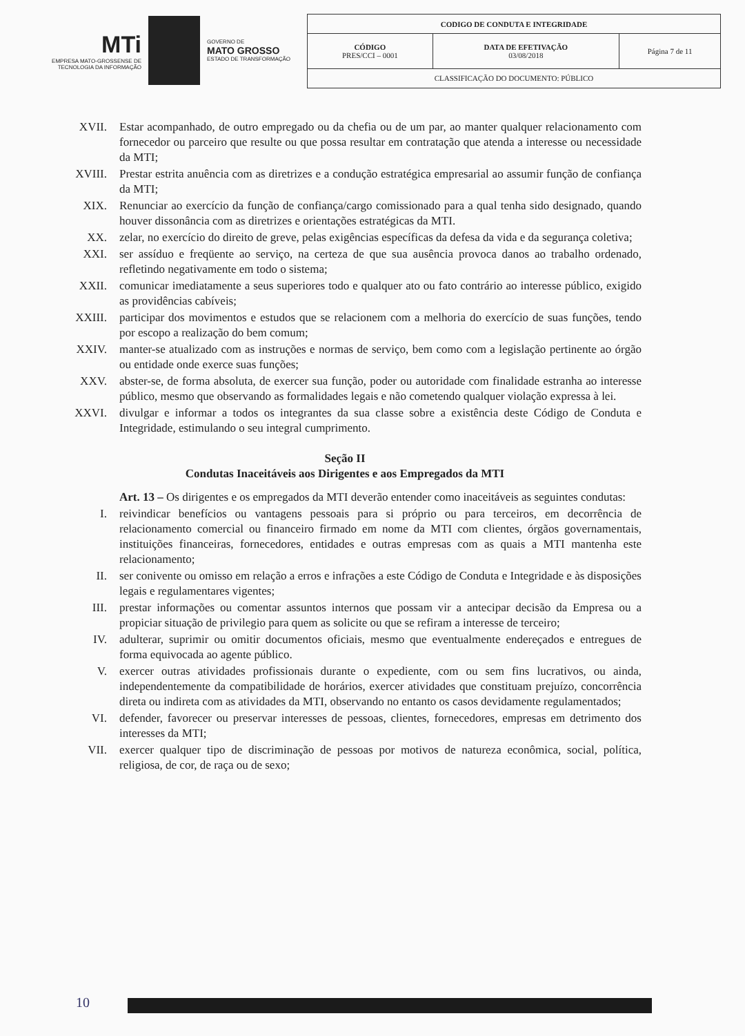MTi
EMPRESA MATO-GROSSENSE DE TECNOLOGIA DA INFORMAÇÃO
GOVERNO DE
MATO GROSSO
ESTADO DE TRANSFORMAÇÃO
| CODIGO DE CONDUTA E INTEGRIDADE | | |
| CÓDIGO PRES/CCI – 0001 | DATA DE EFETIVAÇÃO 03/08/2018 | Página 7 de 11 |
| CLASSIFICAÇÃO DO DOCUMENTO: PÚBLICO | | |
XVII. Estar acompanhado, de outro empregado ou da chefia ou de um par, ao manter qualquer relacionamento com fornecedor ou parceiro que resulte ou que possa resultar em contratação que atenda a interesse ou necessidade da MTI;
XVIII. Prestar estrita anuência com as diretrizes e a condução estratégica empresarial ao assumir função de confiança da MTI;
XIX. Renunciar ao exercício da função de confiança/cargo comissionado para a qual tenha sido designado, quando houver dissonância com as diretrizes e orientações estratégicas da MTI.
XX. zelar, no exercício do direito de greve, pelas exigências específicas da defesa da vida e da segurança coletiva;
XXI. ser assíduo e freqüente ao serviço, na certeza de que sua ausência provoca danos ao trabalho ordenado, refletindo negativamente em todo o sistema;
XXII. comunicar imediatamente a seus superiores todo e qualquer ato ou fato contrário ao interesse público, exigido as providências cabíveis;
XXIII. participar dos movimentos e estudos que se relacionem com a melhoria do exercício de suas funções, tendo por escopo a realização do bem comum;
XXIV. manter-se atualizado com as instruções e normas de serviço, bem como com a legislação pertinente ao órgão ou entidade onde exerce suas funções;
XXV. abster-se, de forma absoluta, de exercer sua função, poder ou autoridade com finalidade estranha ao interesse público, mesmo que observando as formalidades legais e não cometendo qualquer violação expressa à lei.
XXVI. divulgar e informar a todos os integrantes da sua classe sobre a existência deste Código de Conduta e Integridade, estimulando o seu integral cumprimento.
Seção II
Condutas Inaceitáveis aos Dirigentes e aos Empregados da MTI
Art. 13 – Os dirigentes e os empregados da MTI deverão entender como inaceitáveis as seguintes condutas:
I. reivindicar benefícios ou vantagens pessoais para si próprio ou para terceiros, em decorrência de relacionamento comercial ou financeiro firmado em nome da MTI com clientes, órgãos governamentais, instituições financeiras, fornecedores, entidades e outras empresas com as quais a MTI mantenha este relacionamento;
II. ser conivente ou omisso em relação a erros e infrações a este Código de Conduta e Integridade e às disposições legais e regulamentares vigentes;
III. prestar informações ou comentar assuntos internos que possam vir a antecipar decisão da Empresa ou a propiciar situação de privilegio para quem as solicite ou que se refiram a interesse de terceiro;
IV. adulterar, suprimir ou omitir documentos oficiais, mesmo que eventualmente endereçados e entregues de forma equivocada ao agente público.
V. exercer outras atividades profissionais durante o expediente, com ou sem fins lucrativos, ou ainda, independentemente da compatibilidade de horários, exercer atividades que constituam prejuízo, concorrência direta ou indireta com as atividades da MTI, observando no entanto os casos devidamente regulamentados;
VI. defender, favorecer ou preservar interesses de pessoas, clientes, fornecedores, empresas em detrimento dos interesses da MTI;
VII. exercer qualquer tipo de discriminação de pessoas por motivos de natureza econômica, social, política, religiosa, de cor, de raça ou de sexo;
10